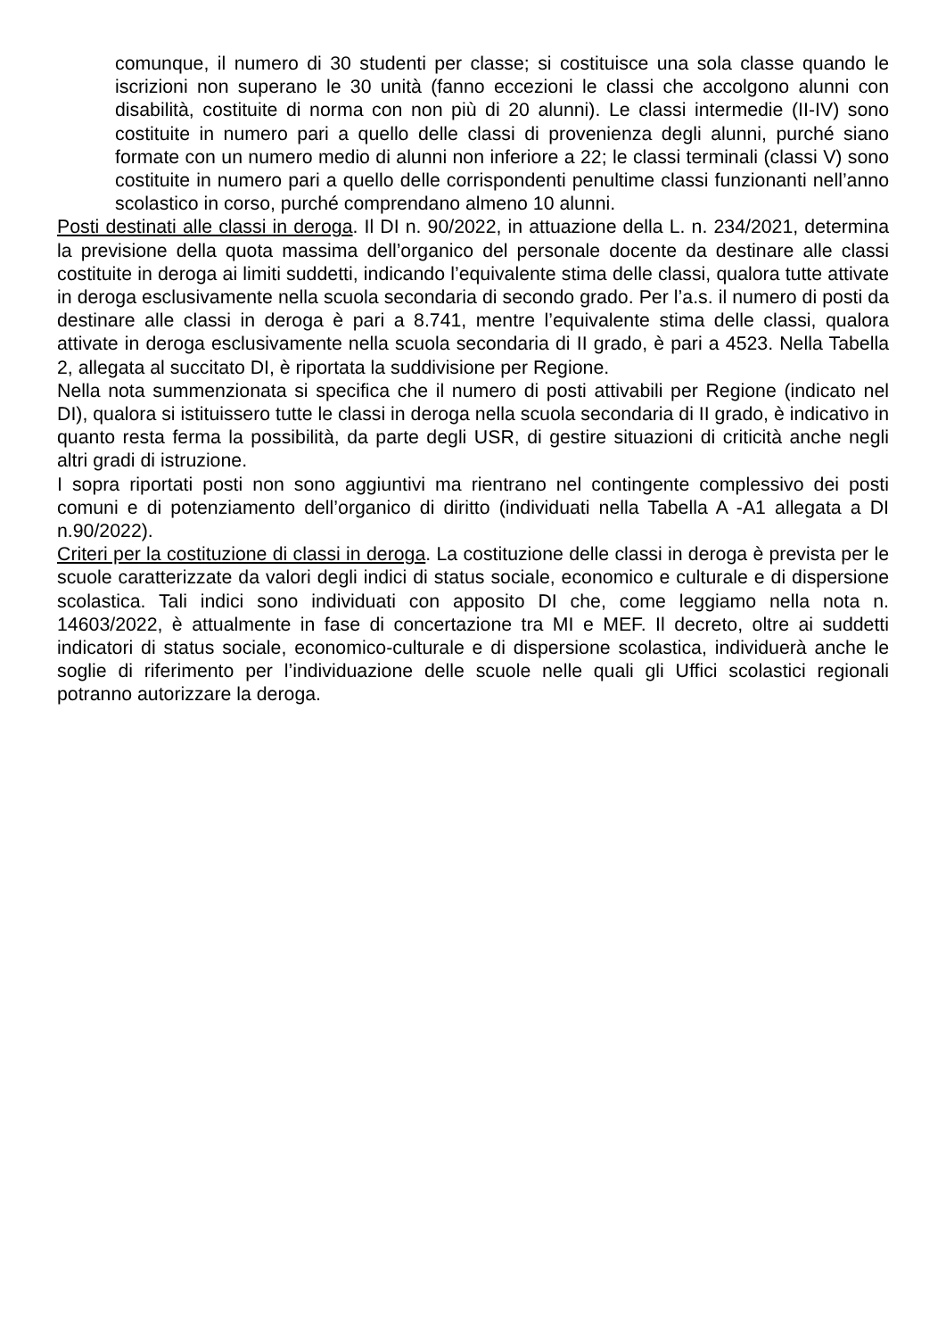comunque, il numero di 30 studenti per classe; si costituisce una sola classe quando le iscrizioni non superano le 30 unità (fanno eccezioni le classi che accolgono alunni con disabilità, costituite di norma con non più di 20 alunni). Le classi intermedie (II-IV) sono costituite in numero pari a quello delle classi di provenienza degli alunni, purché siano formate con un numero medio di alunni non inferiore a 22; le classi terminali (classi V) sono costituite in numero pari a quello delle corrispondenti penultime classi funzionanti nell’anno scolastico in corso, purché comprendano almeno 10 alunni.
Posti destinati alle classi in deroga. Il DI n. 90/2022, in attuazione della L. n. 234/2021, determina la previsione della quota massima dell’organico del personale docente da destinare alle classi costituite in deroga ai limiti suddetti, indicando l’equivalente stima delle classi, qualora tutte attivate in deroga esclusivamente nella scuola secondaria di secondo grado. Per l’a.s. il numero di posti da destinare alle classi in deroga è pari a 8.741, mentre l’equivalente stima delle classi, qualora attivate in deroga esclusivamente nella scuola secondaria di II grado, è pari a 4523. Nella Tabella 2, allegata al succitato DI, è riportata la suddivisione per Regione.
Nella nota summenzionata si specifica che il numero di posti attivabili per Regione (indicato nel DI), qualora si istituissero tutte le classi in deroga nella scuola secondaria di II grado, è indicativo in quanto resta ferma la possibilità, da parte degli USR, di gestire situazioni di criticità anche negli altri gradi di istruzione.
I sopra riportati posti non sono aggiuntivi ma rientrano nel contingente complessivo dei posti comuni e di potenziamento dell’organico di diritto (individuati nella Tabella A -A1 allegata a DI n.90/2022).
Criteri per la costituzione di classi in deroga. La costituzione delle classi in deroga è prevista per le scuole caratterizzate da valori degli indici di status sociale, economico e culturale e di dispersione scolastica. Tali indici sono individuati con apposito DI che, come leggiamo nella nota n. 14603/2022, è attualmente in fase di concertazione tra MI e MEF. Il decreto, oltre ai suddetti indicatori di status sociale, economico-culturale e di dispersione scolastica, individuerà anche le soglie di riferimento per l’individuazione delle scuole nelle quali gli Uffici scolastici regionali potranno autorizzare la deroga.